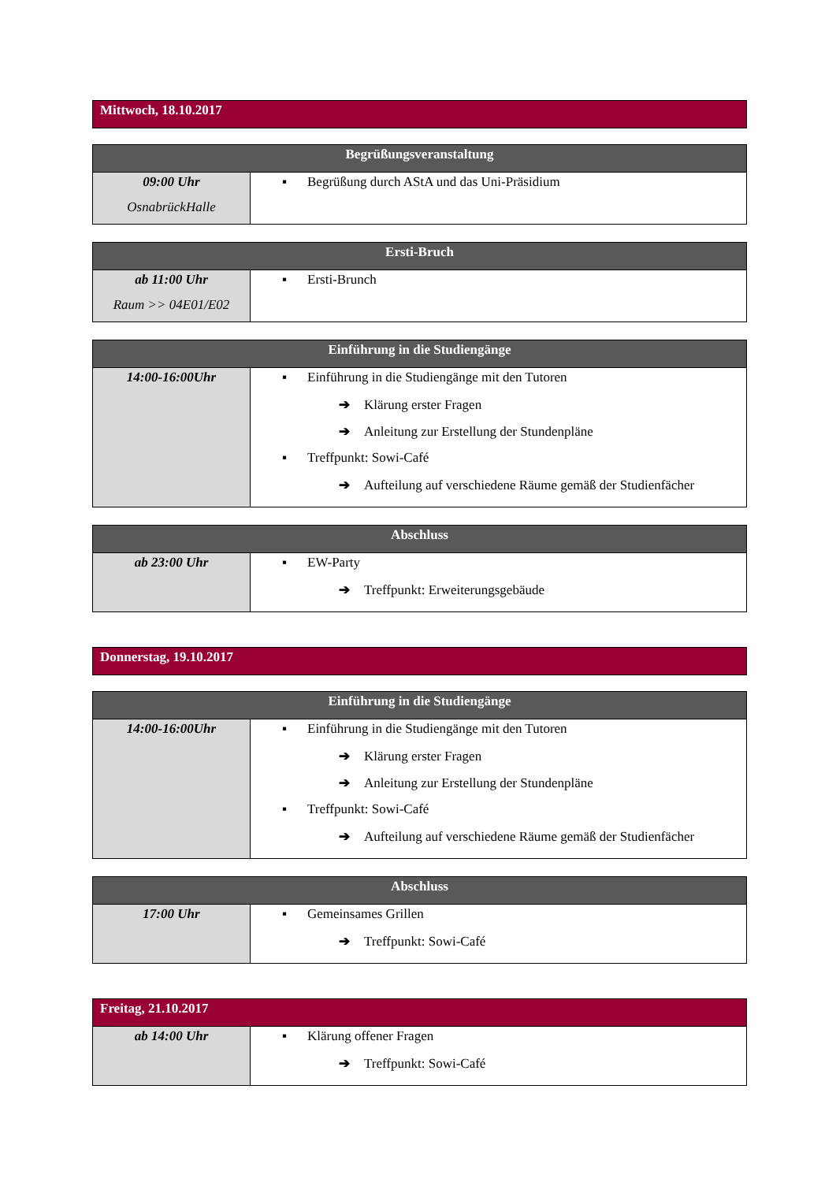| Mittwoch, 18.10.2017 |
| --- |
| Begrüßungsveranstaltung | |
| --- | --- |
| 09:00 Uhr OsnabrückHalle | ▪ Begrüßung durch AStA und das Uni-Präsidium |
| Ersti-Bruch | |
| --- | --- |
| ab 11:00 Uhr Raum >> 04E01/E02 | ▪ Ersti-Brunch |
| Einführung in die Studiengänge | |
| --- | --- |
| 14:00-16:00Uhr | ▪ Einführung in die Studiengänge mit den Tutoren ➔ Klärung erster Fragen ➔ Anleitung zur Erstellung der Stundenpläne ▪ Treffpunkt: Sowi-Café ➔ Aufteilung auf verschiedene Räume gemäß der Studienfächer |
| Abschluss | |
| --- | --- |
| ab 23:00 Uhr | ▪ EW-Party ➔ Treffpunkt: Erweiterungsgebäude |
| Donnerstag, 19.10.2017 |
| --- |
| Einführung in die Studiengänge | |
| --- | --- |
| 14:00-16:00Uhr | ▪ Einführung in die Studiengänge mit den Tutoren ➔ Klärung erster Fragen ➔ Anleitung zur Erstellung der Stundenpläne ▪ Treffpunkt: Sowi-Café ➔ Aufteilung auf verschiedene Räume gemäß der Studienfächer |
| Abschluss | |
| --- | --- |
| 17:00 Uhr | ▪ Gemeinsames Grillen ➔ Treffpunkt: Sowi-Café |
| Freitag, 21.10.2017 | |
| --- | --- |
| ab 14:00 Uhr | ▪ Klärung offener Fragen ➔ Treffpunkt: Sowi-Café |